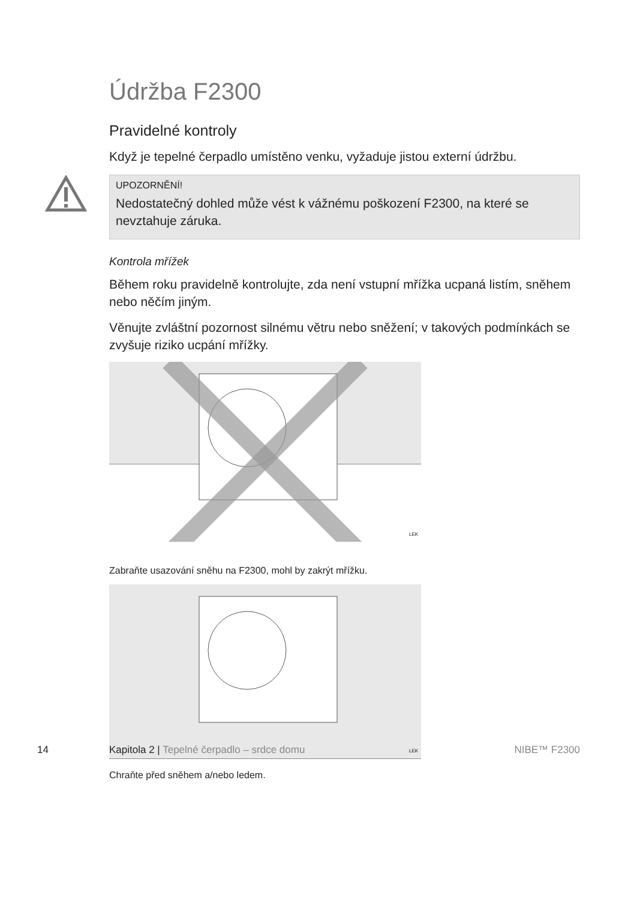Údržba F2300
Pravidelné kontroly
Když je tepelné čerpadlo umístěno venku, vyžaduje jistou externí údržbu.
UPOZORNĚNÍ!
Nedostatečný dohled může vést k vážnému poškození F2300, na které se nevztahuje záruka.
Kontrola mřížek
Během roku pravidelně kontrolujte, zda není vstupní mřížka ucpaná listím, sněhem nebo něčím jiným.
Věnujte zvláštní pozornost silnému větru nebo sněžení; v takových podmínkách se zvyšuje riziko ucpání mřížky.
LEK
Zabraňte usazování sněhu na F2300, mohl by zakrýt mřížku.
LEK
Chraňte před sněhem a/nebo ledem.
14 Kapitola 2 | Tepelné čerpadlo – srdce domu NIBE™ F2300